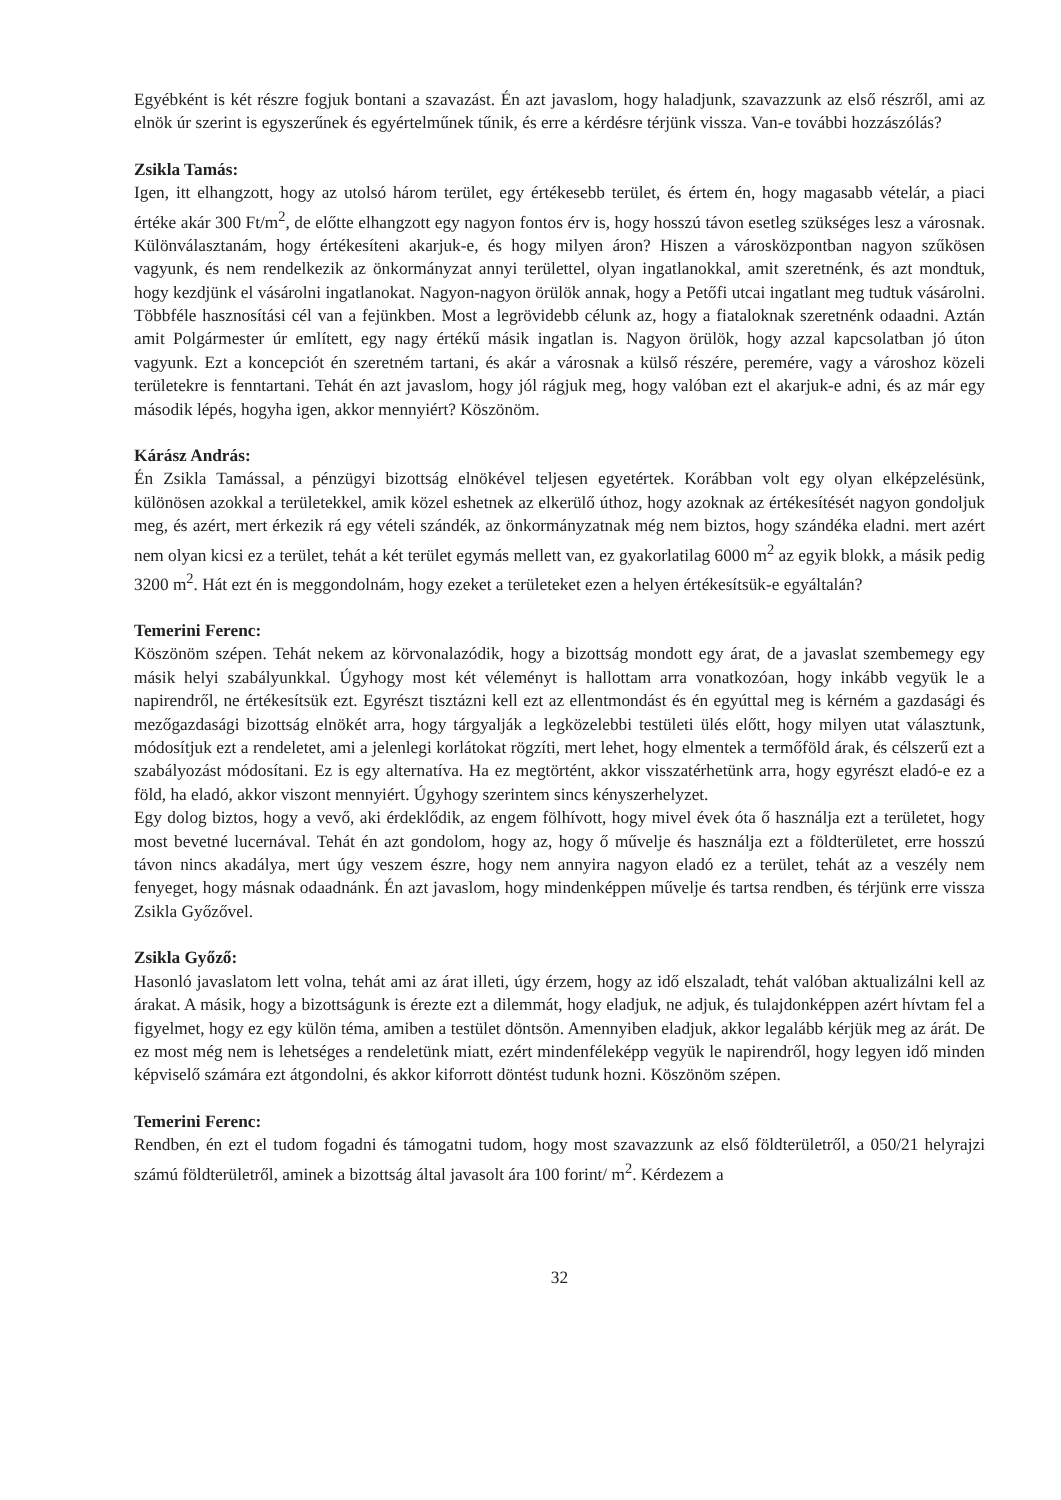Egyébként is két részre fogjuk bontani a szavazást. Én azt javaslom, hogy haladjunk, szavazzunk az első részről, ami az elnök úr szerint is egyszerűnek és egyértelműnek tűnik, és erre a kérdésre térjünk vissza. Van-e további hozzászólás?
Zsikla Tamás:
Igen, itt elhangzott, hogy az utolsó három terület, egy értékesebb terület, és értem én, hogy magasabb vételár, a piaci értéke akár 300 Ft/m<sup>2</sup>, de előtte elhangzott egy nagyon fontos érv is, hogy hosszú távon esetleg szükséges lesz a városnak. Különválasztanám, hogy értékesíteni akarjuk-e, és hogy milyen áron? Hiszen a városközpontban nagyon szűkösen vagyunk, és nem rendelkezik az önkormányzat annyi területtel, olyan ingatlanokkal, amit szeretnénk, és azt mondtuk, hogy kezdjünk el vásárolni ingatlanokat. Nagyon-nagyon örülök annak, hogy a Petőfi utcai ingatlant meg tudtuk vásárolni. Többféle hasznosítási cél van a fejünkben. Most a legrövidebb célunk az, hogy a fiataloknak szeretnénk odaadni. Aztán amit Polgármester úr említett, egy nagy értékű másik ingatlan is. Nagyon örülök, hogy azzal kapcsolatban jó úton vagyunk. Ezt a koncepciót én szeretném tartani, és akár a városnak a külső részére, peremére, vagy a városhoz közeli területekre is fenntartani. Tehát én azt javaslom, hogy jól rágjuk meg, hogy valóban ezt el akarjuk-e adni, és az már egy második lépés, hogyha igen, akkor mennyiért? Köszönöm.
Kárász András:
Én Zsikla Tamással, a pénzügyi bizottság elnökével teljesen egyetértek. Korábban volt egy olyan elképzelésünk, különösen azokkal a területekkel, amik közel eshetnek az elkerülő úthoz, hogy azoknak az értékesítését nagyon gondoljuk meg, és azért, mert érkezik rá egy vételi szándék, az önkormányzatnak még nem biztos, hogy szándéka eladni. mert azért nem olyan kicsi ez a terület, tehát a két terület egymás mellett van, ez gyakorlatilag 6000 m<sup>2</sup> az egyik blokk, a másik pedig 3200 m<sup>2</sup>. Hát ezt én is meggondolnám, hogy ezeket a területeket ezen a helyen értékesítsük-e egyáltalán?
Temerini Ferenc:
Köszönöm szépen. Tehát nekem az körvonalazódik, hogy a bizottság mondott egy árat, de a javaslat szembemegy egy másik helyi szabályunkkal. Úgyhogy most két véleményt is hallottam arra vonatkozóan, hogy inkább vegyük le a napirendről, ne értékesítsük ezt. Egyrészt tisztázni kell ezt az ellentmondást és én egyúttal meg is kérném a gazdasági és mezőgazdasági bizottság elnökét arra, hogy tárgyalják a legközelebbi testületi ülés előtt, hogy milyen utat választunk, módosítjuk ezt a rendeletet, ami a jelenlegi korlátokat rögzíti, mert lehet, hogy elmentek a termőföld árak, és célszerű ezt a szabályozást módosítani. Ez is egy alternatíva. Ha ez megtörtént, akkor visszatérhetünk arra, hogy egyrészt eladó-e ez a föld, ha eladó, akkor viszont mennyiért. Úgyhogy szerintem sincs kényszerhelyzet.
Egy dolog biztos, hogy a vevő, aki érdeklődik, az engem fölhívott, hogy mivel évek óta ő használja ezt a területet, hogy most bevetné lucernával. Tehát én azt gondolom, hogy az, hogy ő művelje és használja ezt a földterületet, erre hosszú távon nincs akadálya, mert úgy veszem észre, hogy nem annyira nagyon eladó ez a terület, tehát az a veszély nem fenyeget, hogy másnak odaadnánk. Én azt javaslom, hogy mindenképpen művelje és tartsa rendben, és térjünk erre vissza Zsikla Győzővel.
Zsikla Győző:
Hasonló javaslatom lett volna, tehát ami az árat illeti, úgy érzem, hogy az idő elszaladt, tehát valóban aktualizálni kell az árakat. A másik, hogy a bizottságunk is érezte ezt a dilemmát, hogy eladjuk, ne adjuk, és tulajdonképpen azért hívtam fel a figyelmet, hogy ez egy külön téma, amiben a testület döntsön. Amennyiben eladjuk, akkor legalább kérjük meg az árát. De ez most még nem is lehetséges a rendeletünk miatt, ezért mindenféleképp vegyük le napirendről, hogy legyen idő minden képviselő számára ezt átgondolni, és akkor kiforrott döntést tudunk hozni. Köszönöm szépen.
Temerini Ferenc:
Rendben, én ezt el tudom fogadni és támogatni tudom, hogy most szavazzunk az első földterületről, a 050/21 helyrajzi számú földterületről, aminek a bizottság által javasolt ára 100 forint/ m<sup>2</sup>. Kérdezem a
32